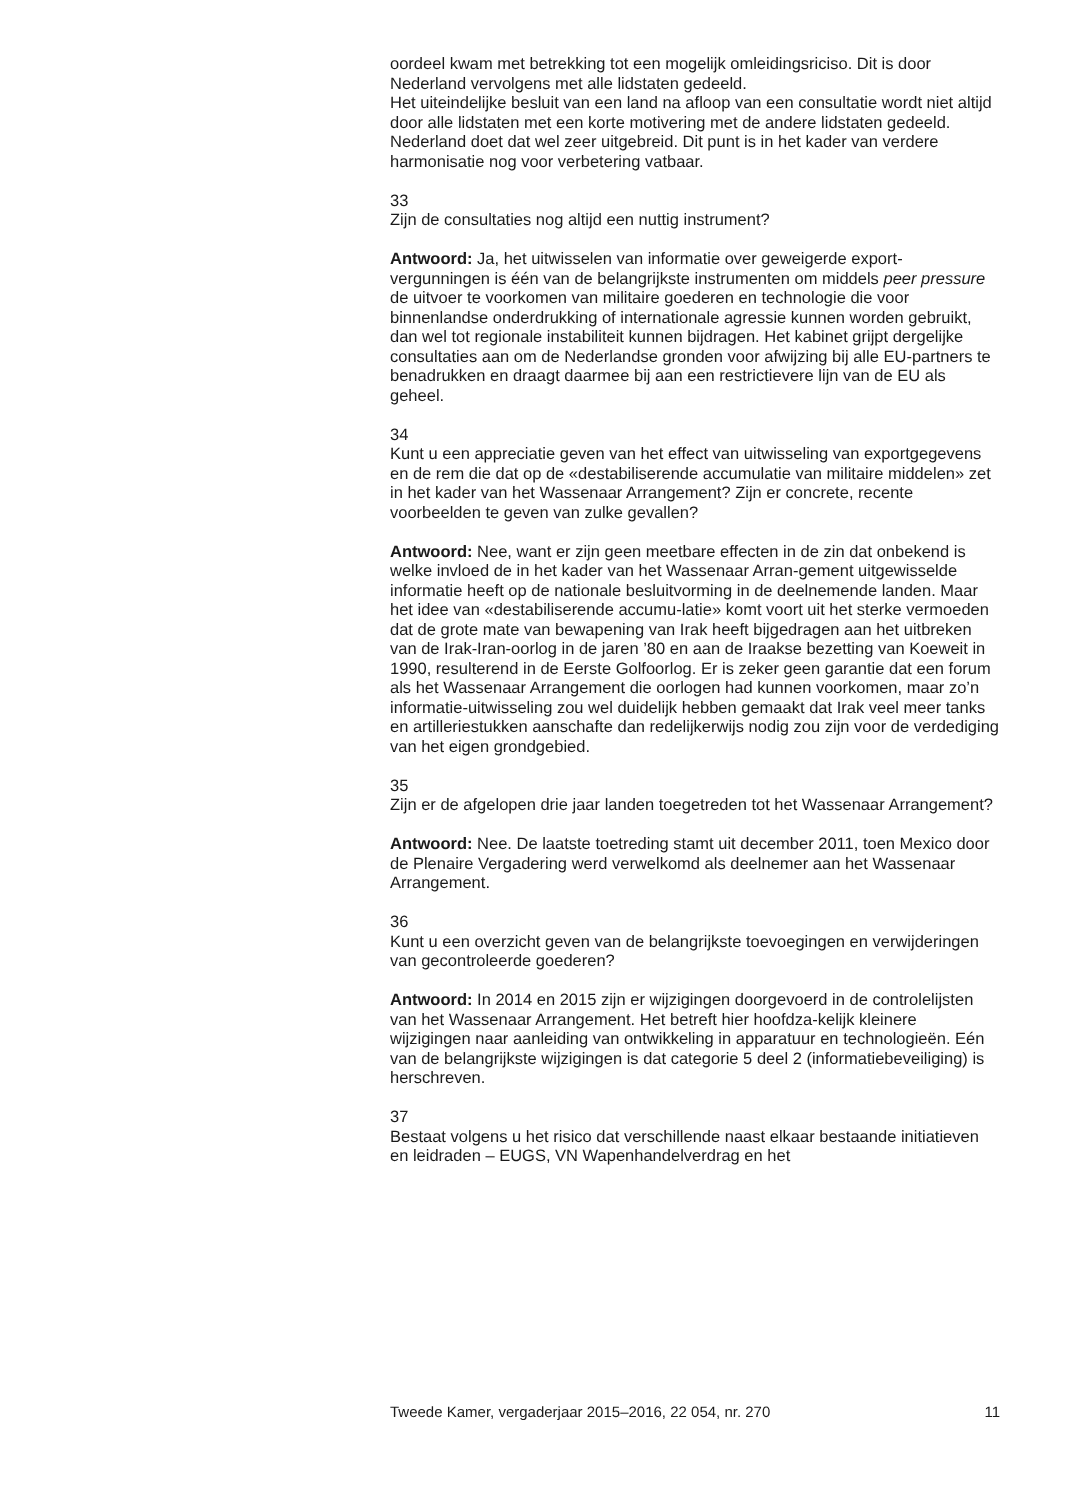oordeel kwam met betrekking tot een mogelijk omleidingsriciso. Dit is door Nederland vervolgens met alle lidstaten gedeeld.
Het uiteindelijke besluit van een land na afloop van een consultatie wordt niet altijd door alle lidstaten met een korte motivering met de andere lidstaten gedeeld. Nederland doet dat wel zeer uitgebreid. Dit punt is in het kader van verdere harmonisatie nog voor verbetering vatbaar.
33
Zijn de consultaties nog altijd een nuttig instrument?
Antwoord: Ja, het uitwisselen van informatie over geweigerde export-vergunningen is één van de belangrijkste instrumenten om middels peer pressure de uitvoer te voorkomen van militaire goederen en technologie die voor binnenlandse onderdrukking of internationale agressie kunnen worden gebruikt, dan wel tot regionale instabiliteit kunnen bijdragen. Het kabinet grijpt dergelijke consultaties aan om de Nederlandse gronden voor afwijzing bij alle EU-partners te benadrukken en draagt daarmee bij aan een restrictievere lijn van de EU als geheel.
34
Kunt u een appreciatie geven van het effect van uitwisseling van exportgegevens en de rem die dat op de «destabiliserende accumulatie van militaire middelen» zet in het kader van het Wassenaar Arrangement? Zijn er concrete, recente voorbeelden te geven van zulke gevallen?
Antwoord: Nee, want er zijn geen meetbare effecten in de zin dat onbekend is welke invloed de in het kader van het Wassenaar Arran-gement uitgewisselde informatie heeft op de nationale besluitvorming in de deelnemende landen. Maar het idee van «destabiliserende accumu-latie» komt voort uit het sterke vermoeden dat de grote mate van bewapening van Irak heeft bijgedragen aan het uitbreken van de Irak-Iran-oorlog in de jaren ’80 en aan de Iraakse bezetting van Koeweit in 1990, resulterend in de Eerste Golfoorlog. Er is zeker geen garantie dat een forum als het Wassenaar Arrangement die oorlogen had kunnen voorkomen, maar zo’n informatie-uitwisseling zou wel duidelijk hebben gemaakt dat Irak veel meer tanks en artilleriestukken aanschafte dan redelijkerwijs nodig zou zijn voor de verdediging van het eigen grondgebied.
35
Zijn er de afgelopen drie jaar landen toegetreden tot het Wassenaar Arrangement?
Antwoord: Nee. De laatste toetreding stamt uit december 2011, toen Mexico door de Plenaire Vergadering werd verwelkomd als deelnemer aan het Wassenaar Arrangement.
36
Kunt u een overzicht geven van de belangrijkste toevoegingen en verwijderingen van gecontroleerde goederen?
Antwoord: In 2014 en 2015 zijn er wijzigingen doorgevoerd in de controlelijsten van het Wassenaar Arrangement. Het betreft hier hoofdza-kelijk kleinere wijzigingen naar aanleiding van ontwikkeling in apparatuur en technologieën. Eén van de belangrijkste wijzigingen is dat categorie 5 deel 2 (informatiebeveiliging) is herschreven.
37
Bestaat volgens u het risico dat verschillende naast elkaar bestaande initiatieven en leidraden – EUGS, VN Wapenhandelverdrag en het
Tweede Kamer, vergaderjaar 2015–2016, 22 054, nr. 270 11